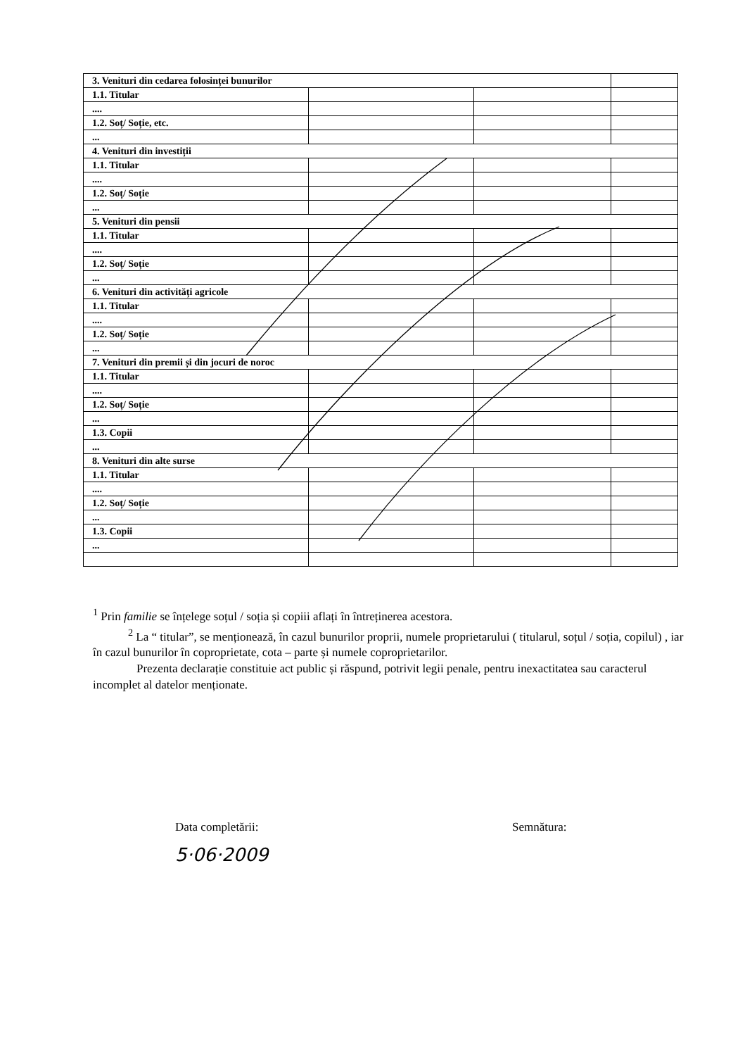| 3. Venituri din cedarea folosinței bunurilor | | | |
| 1.1. Titular | | | |
| .... | | | |
| 1.2. Soț/ Soție, etc. | | | |
| ... | | | |
| 4. Venituri din investiții | | | |
| 1.1. Titular | | | |
| .... | | | |
| 1.2. Soț/ Soție | | | |
| ... | | | |
| 5. Venituri din pensii | | | |
| 1.1. Titular | | | |
| .... | | | |
| 1.2. Soț/ Soție | | | |
| ... | | | |
| 6. Venituri din activități agricole | | | |
| 1.1. Titular | | | |
| .... | | | |
| 1.2. Soț/ Soție | | | |
| ... | | | |
| 7. Venituri din premii și din jocuri de noroc | | | |
| 1.1. Titular | | | |
| .... | | | |
| 1.2. Soț/ Soție | | | |
| ... | | | |
| 1.3. Copii | | | |
| ... | | | |
| 8. Venituri din alte surse | | | |
| 1.1. Titular | | | |
| .... | | | |
| 1.2. Soț/ Soție | | | |
| ... | | | |
| 1.3. Copii | | | |
| ... | | | |
<sup>1</sup> Prin familie se înțelege soțul / soția și copiii aflați în întreținerea acestora.
<sup>2</sup> La “ titular”, se menționează, în cazul bunurilor proprii, numele proprietarului ( titularul, soțul / soția, copilul) , iar în cazul bunurilor în coproprietate, cota – parte și numele coproprietarilor.
Prezenta declarație constituie act public și răspund, potrivit legii penale, pentru inexactitatea sau caracterul incomplet al datelor menționate.
Data completării:
5·06·2009
Semnătura: